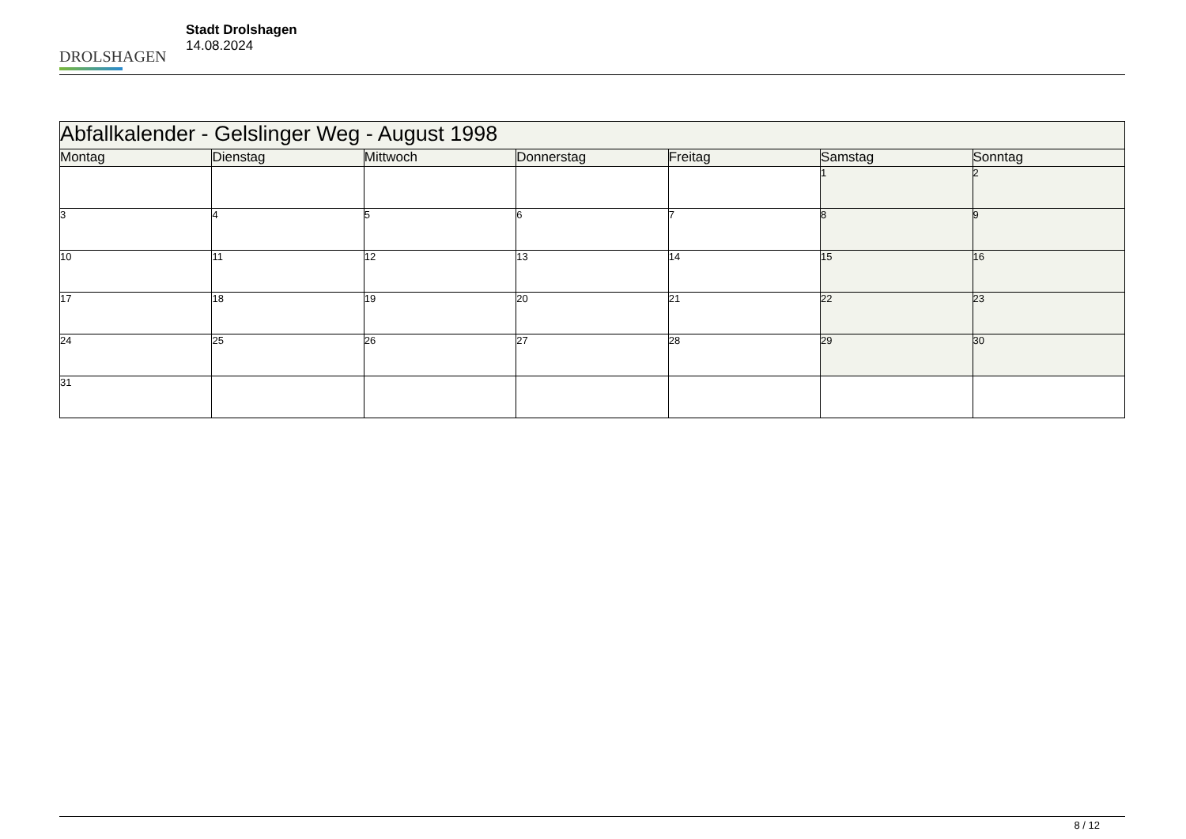DROLSHAGEN
Stadt Drolshagen
14.08.2024
| Abfallkalender - Gelslinger Weg - August 1998 | | | | | | |
| Montag | Dienstag | Mittwoch | Donnerstag | Freitag | Samstag | Sonntag |
| | | | | | 1 | 2 |
| 3 | 4 | 5 | 6 | 7 | 8 | 9 |
| 10 | 11 | 12 | 13 | 14 | 15 | 16 |
| 17 | 18 | 19 | 20 | 21 | 22 | 23 |
| 24 | 25 | 26 | 27 | 28 | 29 | 30 |
| 31 | | | | | | |
8 / 12